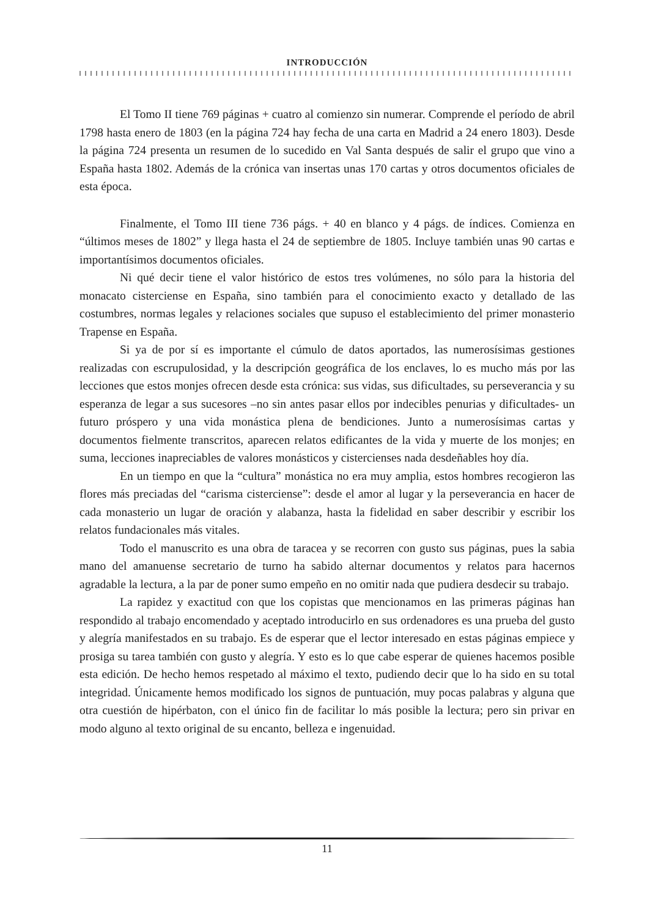INTRODUCCIÓN
El Tomo II tiene 769 páginas + cuatro al comienzo sin numerar. Comprende el período de abril 1798 hasta enero de 1803 (en la página 724 hay fecha de una carta en Madrid a 24 enero 1803). Desde la página 724 presenta un resumen de lo sucedido en Val Santa después de salir el grupo que vino a España hasta 1802. Además de la crónica van insertas unas 170 cartas y otros documentos oficiales de esta época.
Finalmente, el Tomo III tiene 736 págs. + 40 en blanco y 4 págs. de índices. Comienza en “últimos meses de 1802” y llega hasta el 24 de septiembre de 1805. Incluye también unas 90 cartas e importantísimos documentos oficiales.
Ni qué decir tiene el valor histórico de estos tres volúmenes, no sólo para la historia del monacato cisterciense en España, sino también para el conocimiento exacto y detallado de las costumbres, normas legales y relaciones sociales que supuso el establecimiento del primer monasterio Trapense en España.
Si ya de por sí es importante el cúmulo de datos aportados, las numerosísimas gestiones realizadas con escrupulosidad, y la descripción geográfica de los enclaves, lo es mucho más por las lecciones que estos monjes ofrecen desde esta crónica: sus vidas, sus dificultades, su perseverancia y su esperanza de legar a sus sucesores –no sin antes pasar ellos por indecibles penurias y dificultades- un futuro próspero y una vida monástica plena de bendiciones. Junto a numerosísimas cartas y documentos fielmente transcritos, aparecen relatos edificantes de la vida y muerte de los monjes; en suma, lecciones inapreciables de valores monásticos y cistercienses nada desdeñables hoy día.
En un tiempo en que la “cultura” monástica no era muy amplia, estos hombres recogieron las flores más preciadas del “carisma cisterciense”: desde el amor al lugar y la perseverancia en hacer de cada monasterio un lugar de oración y alabanza, hasta la fidelidad en saber describir y escribir los relatos fundacionales más vitales.
Todo el manuscrito es una obra de taracea y se recorren con gusto sus páginas, pues la sabia mano del amanuense secretario de turno ha sabido alternar documentos y relatos para hacernos agradable la lectura, a la par de poner sumo empeño en no omitir nada que pudiera desdecir su trabajo.
La rapidez y exactitud con que los copistas que mencionamos en las primeras páginas han respondido al trabajo encomendado y aceptado introducirlo en sus ordenadores es una prueba del gusto y alegría manifestados en su trabajo. Es de esperar que el lector interesado en estas páginas empiece y prosiga su tarea también con gusto y alegría. Y esto es lo que cabe esperar de quienes hacemos posible esta edición. De hecho hemos respetado al máximo el texto, pudiendo decir que lo ha sido en su total integridad. Únicamente hemos modificado los signos de puntuación, muy pocas palabras y alguna que otra cuestión de hipérbaton, con el único fin de facilitar lo más posible la lectura; pero sin privar en modo alguno al texto original de su encanto, belleza e ingenuidad.
11